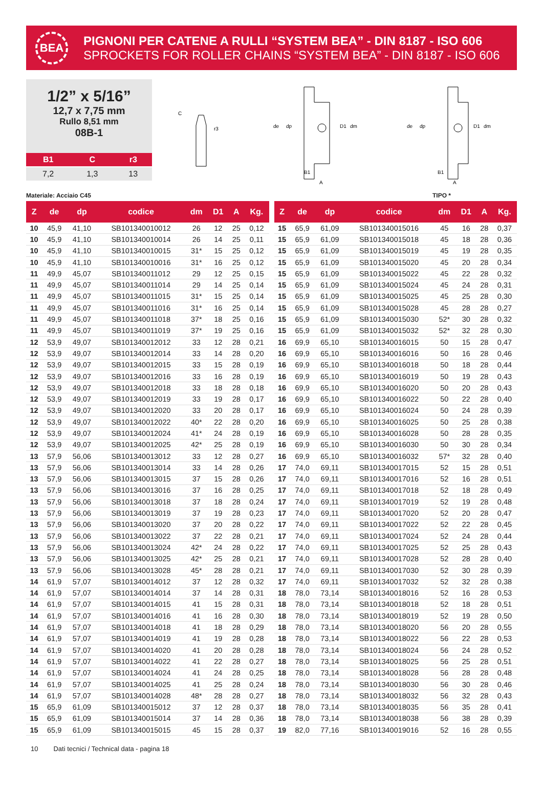BEA
PIGNONI PER CATENE A RULLI “SYSTEM BEA” - DIN 8187 - ISO 606
SPROCKETS FOR ROLLER CHAINS “SYSTEM BEA” - DIN 8187 - ISO 606
1/2” x 5/16”
12,7 x 7,75 mm
Rullo 8,51 mm
08B-1
| B1 | C | r3 |
| --- | --- | --- |
| 7,2 | 1,3 | 13 |
C
r3
de
dp
D1
dm
B1
A
de
dp
D1
dm
B1
A
Materiale: Acciaio C45 TIPO *
| Z | de | dp | codice | dm | D1 | A | Kg. |
| --- | --- | --- | --- | --- | --- | --- | --- |
| 10 | 45,9 | 41,10 | SB101340010012 | 26 | 12 | 25 | 0,12 |
| 10 | 45,9 | 41,10 | SB101340010014 | 26 | 14 | 25 | 0,11 |
| 10 | 45,9 | 41,10 | SB101340010015 | 31* | 15 | 25 | 0,12 |
| 10 | 45,9 | 41,10 | SB101340010016 | 31* | 16 | 25 | 0,12 |
| 11 | 49,9 | 45,07 | SB101340011012 | 29 | 12 | 25 | 0,15 |
| 11 | 49,9 | 45,07 | SB101340011014 | 29 | 14 | 25 | 0,14 |
| 11 | 49,9 | 45,07 | SB101340011015 | 31* | 15 | 25 | 0,14 |
| 11 | 49,9 | 45,07 | SB101340011016 | 31* | 16 | 25 | 0,14 |
| 11 | 49,9 | 45,07 | SB101340011018 | 37* | 18 | 25 | 0,16 |
| 11 | 49,9 | 45,07 | SB101340011019 | 37* | 19 | 25 | 0,16 |
| 12 | 53,9 | 49,07 | SB101340012012 | 33 | 12 | 28 | 0,21 |
| 12 | 53,9 | 49,07 | SB101340012014 | 33 | 14 | 28 | 0,20 |
| 12 | 53,9 | 49,07 | SB101340012015 | 33 | 15 | 28 | 0,19 |
| 12 | 53,9 | 49,07 | SB101340012016 | 33 | 16 | 28 | 0,19 |
| 12 | 53,9 | 49,07 | SB101340012018 | 33 | 18 | 28 | 0,18 |
| 12 | 53,9 | 49,07 | SB101340012019 | 33 | 19 | 28 | 0,17 |
| 12 | 53,9 | 49,07 | SB101340012020 | 33 | 20 | 28 | 0,17 |
| 12 | 53,9 | 49,07 | SB101340012022 | 40* | 22 | 28 | 0,20 |
| 12 | 53,9 | 49,07 | SB101340012024 | 41* | 24 | 28 | 0,19 |
| 12 | 53,9 | 49,07 | SB101340012025 | 42* | 25 | 28 | 0,19 |
| 13 | 57,9 | 56,06 | SB101340013012 | 33 | 12 | 28 | 0,27 |
| 13 | 57,9 | 56,06 | SB101340013014 | 33 | 14 | 28 | 0,26 |
| 13 | 57,9 | 56,06 | SB101340013015 | 37 | 15 | 28 | 0,26 |
| 13 | 57,9 | 56,06 | SB101340013016 | 37 | 16 | 28 | 0,25 |
| 13 | 57,9 | 56,06 | SB101340013018 | 37 | 18 | 28 | 0,24 |
| 13 | 57,9 | 56,06 | SB101340013019 | 37 | 19 | 28 | 0,23 |
| 13 | 57,9 | 56,06 | SB101340013020 | 37 | 20 | 28 | 0,22 |
| 13 | 57,9 | 56,06 | SB101340013022 | 37 | 22 | 28 | 0,21 |
| 13 | 57,9 | 56,06 | SB101340013024 | 42* | 24 | 28 | 0,22 |
| 13 | 57,9 | 56,06 | SB101340013025 | 42* | 25 | 28 | 0,21 |
| 13 | 57,9 | 56,06 | SB101340013028 | 45* | 28 | 28 | 0,21 |
| 14 | 61,9 | 57,07 | SB101340014012 | 37 | 12 | 28 | 0,32 |
| 14 | 61,9 | 57,07 | SB101340014014 | 37 | 14 | 28 | 0,31 |
| 14 | 61,9 | 57,07 | SB101340014015 | 41 | 15 | 28 | 0,31 |
| 14 | 61,9 | 57,07 | SB101340014016 | 41 | 16 | 28 | 0,30 |
| 14 | 61,9 | 57,07 | SB101340014018 | 41 | 18 | 28 | 0,29 |
| 14 | 61,9 | 57,07 | SB101340014019 | 41 | 19 | 28 | 0,28 |
| 14 | 61,9 | 57,07 | SB101340014020 | 41 | 20 | 28 | 0,28 |
| 14 | 61,9 | 57,07 | SB101340014022 | 41 | 22 | 28 | 0,27 |
| 14 | 61,9 | 57,07 | SB101340014024 | 41 | 24 | 28 | 0,25 |
| 14 | 61,9 | 57,07 | SB101340014025 | 41 | 25 | 28 | 0,24 |
| 14 | 61,9 | 57,07 | SB101340014028 | 48* | 28 | 28 | 0,27 |
| 15 | 65,9 | 61,09 | SB101340015012 | 37 | 12 | 28 | 0,37 |
| 15 | 65,9 | 61,09 | SB101340015014 | 37 | 14 | 28 | 0,36 |
| 15 | 65,9 | 61,09 | SB101340015015 | 45 | 15 | 28 | 0,37 |
| Z | de | dp | codice | dm | D1 | A | Kg. |
| --- | --- | --- | --- | --- | --- | --- | --- |
| 15 | 65,9 | 61,09 | SB101340015016 | 45 | 16 | 28 | 0,37 |
| 15 | 65,9 | 61,09 | SB101340015018 | 45 | 18 | 28 | 0,36 |
| 15 | 65,9 | 61,09 | SB101340015019 | 45 | 19 | 28 | 0,35 |
| 15 | 65,9 | 61,09 | SB101340015020 | 45 | 20 | 28 | 0,34 |
| 15 | 65,9 | 61,09 | SB101340015022 | 45 | 22 | 28 | 0,32 |
| 15 | 65,9 | 61,09 | SB101340015024 | 45 | 24 | 28 | 0,31 |
| 15 | 65,9 | 61,09 | SB101340015025 | 45 | 25 | 28 | 0,30 |
| 15 | 65,9 | 61,09 | SB101340015028 | 45 | 28 | 28 | 0,27 |
| 15 | 65,9 | 61,09 | SB101340015030 | 52* | 30 | 28 | 0,32 |
| 15 | 65,9 | 61,09 | SB101340015032 | 52* | 32 | 28 | 0,30 |
| 16 | 69,9 | 65,10 | SB101340016015 | 50 | 15 | 28 | 0,47 |
| 16 | 69,9 | 65,10 | SB101340016016 | 50 | 16 | 28 | 0,46 |
| 16 | 69,9 | 65,10 | SB101340016018 | 50 | 18 | 28 | 0,44 |
| 16 | 69,9 | 65,10 | SB101340016019 | 50 | 19 | 28 | 0,43 |
| 16 | 69,9 | 65,10 | SB101340016020 | 50 | 20 | 28 | 0,43 |
| 16 | 69,9 | 65,10 | SB101340016022 | 50 | 22 | 28 | 0,40 |
| 16 | 69,9 | 65,10 | SB101340016024 | 50 | 24 | 28 | 0,39 |
| 16 | 69,9 | 65,10 | SB101340016025 | 50 | 25 | 28 | 0,38 |
| 16 | 69,9 | 65,10 | SB101340016028 | 50 | 28 | 28 | 0,35 |
| 16 | 69,9 | 65,10 | SB101340016030 | 50 | 30 | 28 | 0,34 |
| 16 | 69,9 | 65,10 | SB101340016032 | 57* | 32 | 28 | 0,40 |
| 17 | 74,0 | 69,11 | SB101340017015 | 52 | 15 | 28 | 0,51 |
| 17 | 74,0 | 69,11 | SB101340017016 | 52 | 16 | 28 | 0,51 |
| 17 | 74,0 | 69,11 | SB101340017018 | 52 | 18 | 28 | 0,49 |
| 17 | 74,0 | 69,11 | SB101340017019 | 52 | 19 | 28 | 0,48 |
| 17 | 74,0 | 69,11 | SB101340017020 | 52 | 20 | 28 | 0,47 |
| 17 | 74,0 | 69,11 | SB101340017022 | 52 | 22 | 28 | 0,45 |
| 17 | 74,0 | 69,11 | SB101340017024 | 52 | 24 | 28 | 0,44 |
| 17 | 74,0 | 69,11 | SB101340017025 | 52 | 25 | 28 | 0,43 |
| 17 | 74,0 | 69,11 | SB101340017028 | 52 | 28 | 28 | 0,40 |
| 17 | 74,0 | 69,11 | SB101340017030 | 52 | 30 | 28 | 0,39 |
| 17 | 74,0 | 69,11 | SB101340017032 | 52 | 32 | 28 | 0,38 |
| 18 | 78,0 | 73,14 | SB101340018016 | 52 | 16 | 28 | 0,53 |
| 18 | 78,0 | 73,14 | SB101340018018 | 52 | 18 | 28 | 0,51 |
| 18 | 78,0 | 73,14 | SB101340018019 | 52 | 19 | 28 | 0,50 |
| 18 | 78,0 | 73,14 | SB101340018020 | 56 | 20 | 28 | 0,55 |
| 18 | 78,0 | 73,14 | SB101340018022 | 56 | 22 | 28 | 0,53 |
| 18 | 78,0 | 73,14 | SB101340018024 | 56 | 24 | 28 | 0,52 |
| 18 | 78,0 | 73,14 | SB101340018025 | 56 | 25 | 28 | 0,51 |
| 18 | 78,0 | 73,14 | SB101340018028 | 56 | 28 | 28 | 0,48 |
| 18 | 78,0 | 73,14 | SB101340018030 | 56 | 30 | 28 | 0,46 |
| 18 | 78,0 | 73,14 | SB101340018032 | 56 | 32 | 28 | 0,43 |
| 18 | 78,0 | 73,14 | SB101340018035 | 56 | 35 | 28 | 0,41 |
| 18 | 78,0 | 73,14 | SB101340018038 | 56 | 38 | 28 | 0,39 |
| 19 | 82,0 | 77,16 | SB101340019016 | 52 | 16 | 28 | 0,55 |
10 Dati tecnici / Technical data - pagina 18